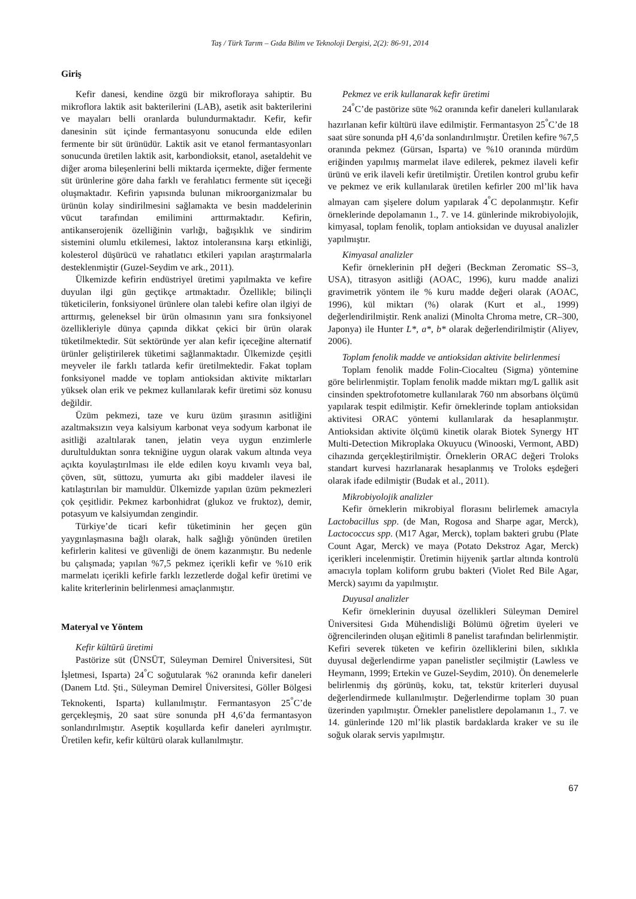Taş / Türk Tarım – Gıda Bilim ve Teknoloji Dergisi, 2(2): 86-91, 2014
Giriş
Kefir danesi, kendine özgü bir mikrofloraya sahiptir. Bu mikroflora laktik asit bakterilerini (LAB), asetik asit bakterilerini ve mayaları belli oranlarda bulundurmaktadır. Kefir, kefir danesinin süt içinde fermantasyonu sonucunda elde edilen fermente bir süt ürünüdür. Laktik asit ve etanol fermantasyonları sonucunda üretilen laktik asit, karbondioksit, etanol, asetaldehit ve diğer aroma bileşenlerini belli miktarda içermekte, diğer fermente süt ürünlerine göre daha farklı ve ferahlatıcı fermente süt içeceği oluşmaktadır. Kefirin yapısında bulunan mikroorganizmalar bu ürünün kolay sindirilmesini sağlamakta ve besin maddelerinin vücut tarafından emilimini arttırmaktadır. Kefirin, antikanserojenik özelliğinin varlığı, bağışıklık ve sindirim sistemini olumlu etkilemesi, laktoz intoleransına karşı etkinliği, kolesterol düşürücü ve rahatlatıcı etkileri yapılan araştırmalarla desteklenmiştir (Guzel-Seydim ve ark., 2011).
Ülkemizde kefirin endüstriyel üretimi yapılmakta ve kefire duyulan ilgi gün geçtikçe artmaktadır. Özellikle; bilinçli tüketicilerin, fonksiyonel ürünlere olan talebi kefire olan ilgiyi de arttırmış, geleneksel bir ürün olmasının yanı sıra fonksiyonel özellikleriyle dünya çapında dikkat çekici bir ürün olarak tüketilmektedir. Süt sektöründe yer alan kefir içeceğine alternatif ürünler geliştirilerek tüketimi sağlanmaktadır. Ülkemizde çeşitli meyveler ile farklı tatlarda kefir üretilmektedir. Fakat toplam fonksiyonel madde ve toplam antioksidan aktivite miktarları yüksek olan erik ve pekmez kullanılarak kefir üretimi söz konusu değildir.
Üzüm pekmezi, taze ve kuru üzüm şırasının asitliğini azaltmaksızın veya kalsiyum karbonat veya sodyum karbonat ile asitliği azaltılarak tanen, jelatin veya uygun enzimlerle durultulduktan sonra tekniğine uygun olarak vakum altında veya açıkta koyulaştırılması ile elde edilen koyu kıvamlı veya bal, çöven, süt, süttozu, yumurta akı gibi maddeler ilavesi ile katılaştırılan bir mamuldür. Ülkemizde yapılan üzüm pekmezleri çok çeşitlidir. Pekmez karbonhidrat (glukoz ve fruktoz), demir, potasyum ve kalsiyumdan zengindir.
Türkiye’de ticari kefir tüketiminin her geçen gün yaygınlaşmasına bağlı olarak, halk sağlığı yönünden üretilen kefirlerin kalitesi ve güvenliği de önem kazanmıştır. Bu nedenle bu çalışmada; yapılan %7,5 pekmez içerikli kefir ve %10 erik marmelatı içerikli kefirle farklı lezzetlerde doğal kefir üretimi ve kalite kriterlerinin belirlenmesi amaçlanmıştır.
Materyal ve Yöntem
Kefir kültürü üretimi
Pastörize süt (ÜNSÜT, Süleyman Demirel Üniversitesi, Süt İşletmesi, Isparta) 24<sup>°</sup>C soğutularak %2 oranında kefir daneleri (Danem Ltd. Şti., Süleyman Demirel Üniversitesi, Göller Bölgesi Teknokenti, Isparta) kullanılmıştır. Fermantasyon 25<sup>°</sup>C’de gerçekleşmiş, 20 saat süre sonunda pH 4,6’da fermantasyon sonlandırılmıştır. Aseptik koşullarda kefir daneleri ayrılmıştır. Üretilen kefir, kefir kültürü olarak kullanılmıştır.
Pekmez ve erik kullanarak kefir üretimi
24<sup>°</sup>C’de pastörize süte %2 oranında kefir daneleri kullanılarak hazırlanan kefir kültürü ilave edilmiştir. Fermantasyon 25<sup>°</sup>C’de 18 saat süre sonunda pH 4,6’da sonlandırılmıştır. Üretilen kefire %7,5 oranında pekmez (Gürsan, Isparta) ve %10 oranında mürdüm eriğinden yapılmış marmelat ilave edilerek, pekmez ilaveli kefir ürünü ve erik ilaveli kefir üretilmiştir. Üretilen kontrol grubu kefir ve pekmez ve erik kullanılarak üretilen kefirler 200 ml’lik hava almayan cam şişelere dolum yapılarak 4<sup>°</sup>C depolanmıştır. Kefir örneklerinde depolamanın 1., 7. ve 14. günlerinde mikrobiyolojik, kimyasal, toplam fenolik, toplam antioksidan ve duyusal analizler yapılmıştır.
Kimyasal analizler
Kefir örneklerinin pH değeri (Beckman Zeromatic SS–3, USA), titrasyon asitliği (AOAC, 1996), kuru madde analizi gravimetrik yöntem ile % kuru madde değeri olarak (AOAC, 1996), kül miktarı (%) olarak (Kurt et al., 1999) değerlendirilmiştir. Renk analizi (Minolta Chroma metre, CR–300, Japonya) ile Hunter L*, a*, b* olarak değerlendirilmiştir (Aliyev, 2006).
Toplam fenolik madde ve antioksidan aktivite belirlenmesi
Toplam fenolik madde Folin-Ciocalteu (Sigma) yöntemine göre belirlenmiştir. Toplam fenolik madde miktarı mg/L gallik asit cinsinden spektrofotometre kullanılarak 760 nm absorbans ölçümü yapılarak tespit edilmiştir. Kefir örneklerinde toplam antioksidan aktivitesi ORAC yöntemi kullanılarak da hesaplanmıştır. Antioksidan aktivite ölçümü kinetik olarak Biotek Synergy HT Multi-Detection Mikroplaka Okuyucu (Winooski, Vermont, ABD) cihazında gerçekleştirilmiştir. Örneklerin ORAC değeri Troloks standart kurvesi hazırlanarak hesaplanmış ve Troloks eşdeğeri olarak ifade edilmiştir (Budak et al., 2011).
Mikrobiyolojik analizler
Kefir örneklerin mikrobiyal florasını belirlemek amacıyla Lactobacillus spp. (de Man, Rogosa and Sharpe agar, Merck), Lactococcus spp. (M17 Agar, Merck), toplam bakteri grubu (Plate Count Agar, Merck) ve maya (Potato Dekstroz Agar, Merck) içerikleri incelenmiştir. Üretimin hijyenik şartlar altında kontrolü amacıyla toplam koliform grubu bakteri (Violet Red Bile Agar, Merck) sayımı da yapılmıştır.
Duyusal analizler
Kefir örneklerinin duyusal özellikleri Süleyman Demirel Üniversitesi Gıda Mühendisliği Bölümü öğretim üyeleri ve öğrencilerinden oluşan eğitimli 8 panelist tarafından belirlenmiştir. Kefiri severek tüketen ve kefirin özelliklerini bilen, sıklıkla duyusal değerlendirme yapan panelistler seçilmiştir (Lawless ve Heymann, 1999; Ertekin ve Guzel-Seydim, 2010). Ön denemelerle belirlenmiş dış görünüş, koku, tat, tekstür kriterleri duyusal değerlendirmede kullanılmıştır. Değerlendirme toplam 30 puan üzerinden yapılmıştır. Örnekler panelistlere depolamanın 1., 7. ve 14. günlerinde 120 ml’lik plastik bardaklarda kraker ve su ile soğuk olarak servis yapılmıştır.
67